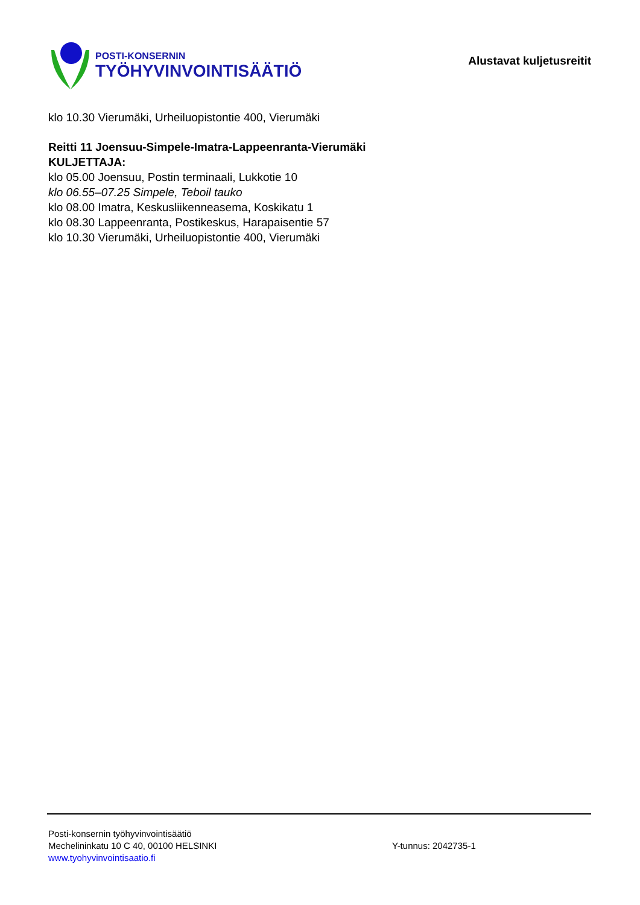POSTI-KONSERNIN
TYÖHYVINVOINTISÄÄTIÖ
Alustavat kuljetusreitit
klo 10.30 Vierumäki, Urheiluopistontie 400, Vierumäki
Reitti 11 Joensuu-Simpele-Imatra-Lappeenranta-Vierumäki
KULJETTAJA:
klo 05.00 Joensuu, Postin terminaali, Lukkotie 10
klo 06.55–07.25 Simpele, Teboil tauko
klo 08.00 Imatra, Keskusliikenneasema, Koskikatu 1
klo 08.30 Lappeenranta, Postikeskus, Harapaisentie 57
klo 10.30 Vierumäki, Urheiluopistontie 400, Vierumäki
Posti-konsernin työhyvinvointisäätiö
Mechelininkatu 10 C 40, 00100 HELSINKI Y-tunnus: 2042735-1
www.tyohyvinvointisaatio.fi